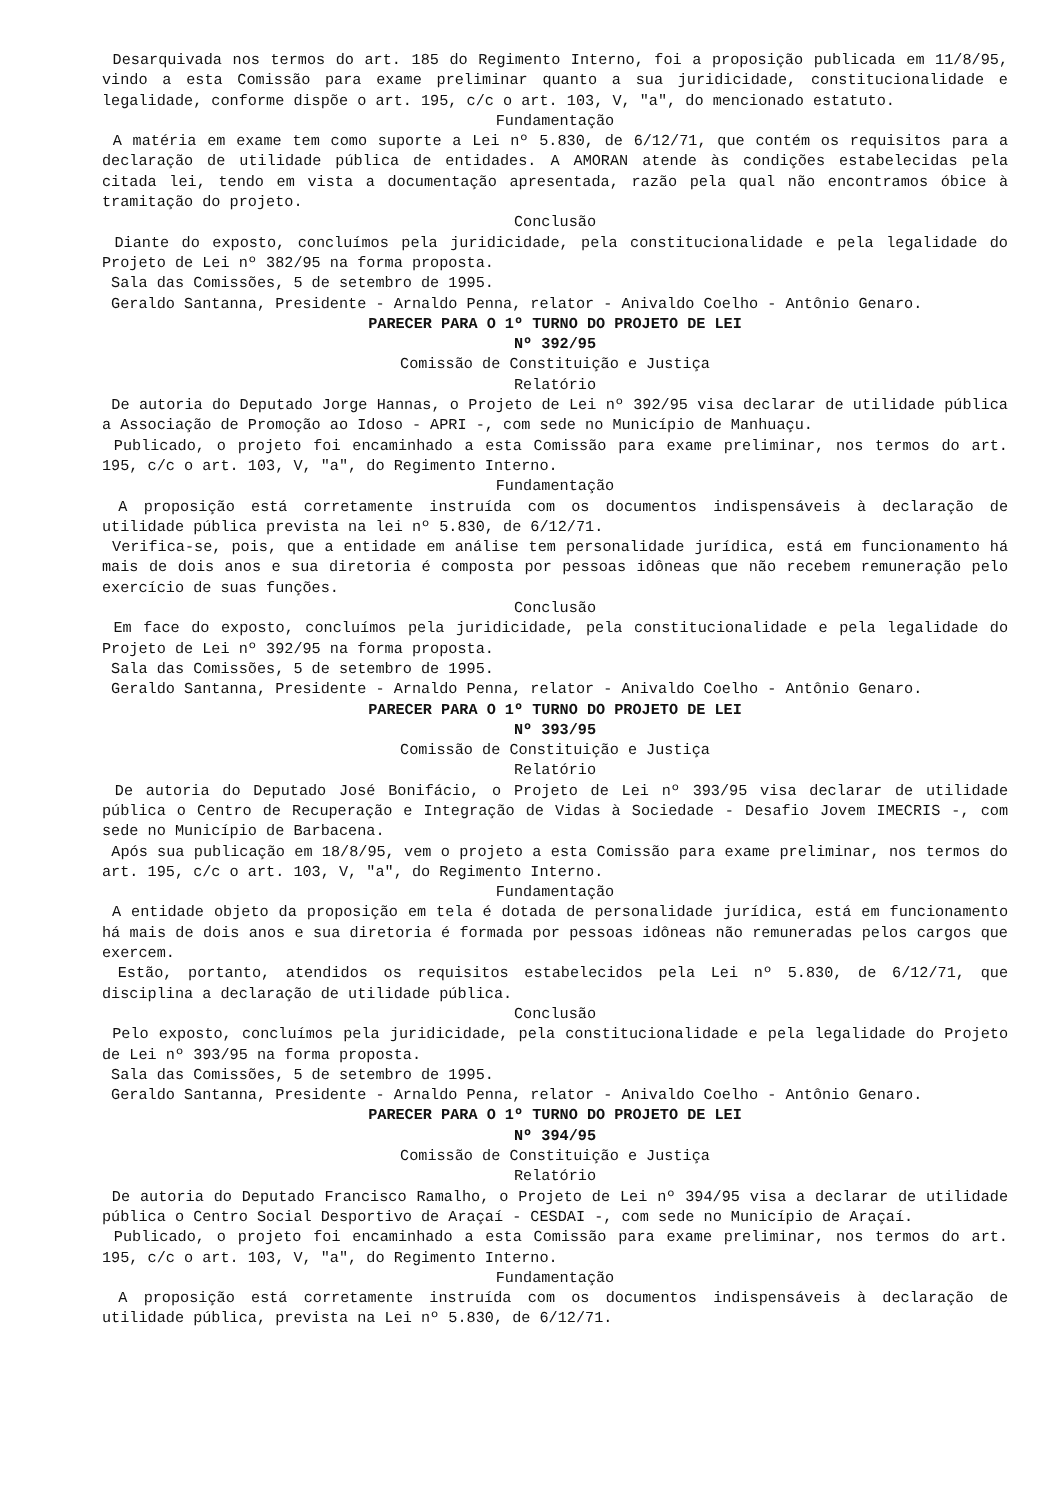Desarquivada nos termos do art. 185 do Regimento Interno, foi a proposição publicada em 11/8/95, vindo a esta Comissão para exame preliminar quanto a sua juridicidade, constitucionalidade e legalidade, conforme dispõe o art. 195, c/c o art. 103, V, "a", do mencionado estatuto.
Fundamentação
A matéria em exame tem como suporte a Lei nº 5.830, de 6/12/71, que contém os requisitos para a declaração de utilidade pública de entidades. A AMORAN atende às condições estabelecidas pela citada lei, tendo em vista a documentação apresentada, razão pela qual não encontramos óbice à tramitação do projeto.
Conclusão
Diante do exposto, concluímos pela juridicidade, pela constitucionalidade e pela legalidade do Projeto de Lei nº 382/95 na forma proposta.
Sala das Comissões, 5 de setembro de 1995.
Geraldo Santanna, Presidente - Arnaldo Penna, relator - Anivaldo Coelho - Antônio Genaro.
PARECER PARA O 1º TURNO DO PROJETO DE LEI
Nº 392/95
Comissão de Constituição e Justiça
Relatório
De autoria do Deputado Jorge Hannas, o Projeto de Lei nº 392/95 visa declarar de utilidade pública a Associação de Promoção ao Idoso - APRI -, com sede no Município de Manhuaçu.
Publicado, o projeto foi encaminhado a esta Comissão para exame preliminar, nos termos do art. 195, c/c o art. 103, V, "a", do Regimento Interno.
Fundamentação
A proposição está corretamente instruída com os documentos indispensáveis à declaração de utilidade pública prevista na lei nº 5.830, de 6/12/71.
Verifica-se, pois, que a entidade em análise tem personalidade jurídica, está em funcionamento há mais de dois anos e sua diretoria é composta por pessoas idôneas que não recebem remuneração pelo exercício de suas funções.
Conclusão
Em face do exposto, concluímos pela juridicidade, pela constitucionalidade e pela legalidade do Projeto de Lei nº 392/95 na forma proposta.
Sala das Comissões, 5 de setembro de 1995.
Geraldo Santanna, Presidente - Arnaldo Penna, relator - Anivaldo Coelho - Antônio Genaro.
PARECER PARA O 1º TURNO DO PROJETO DE LEI
Nº 393/95
Comissão de Constituição e Justiça
Relatório
De autoria do Deputado José Bonifácio, o Projeto de Lei nº 393/95 visa declarar de utilidade pública o Centro de Recuperação e Integração de Vidas à Sociedade - Desafio Jovem IMECRIS -, com sede no Município de Barbacena.
Após sua publicação em 18/8/95, vem o projeto a esta Comissão para exame preliminar, nos termos do art. 195, c/c o art. 103, V, "a", do Regimento Interno.
Fundamentação
A entidade objeto da proposição em tela é dotada de personalidade jurídica, está em funcionamento há mais de dois anos e sua diretoria é formada por pessoas idôneas não remuneradas pelos cargos que exercem.
Estão, portanto, atendidos os requisitos estabelecidos pela Lei nº 5.830, de 6/12/71, que disciplina a declaração de utilidade pública.
Conclusão
Pelo exposto, concluímos pela juridicidade, pela constitucionalidade e pela legalidade do Projeto de Lei nº 393/95 na forma proposta.
Sala das Comissões, 5 de setembro de 1995.
Geraldo Santanna, Presidente - Arnaldo Penna, relator - Anivaldo Coelho - Antônio Genaro.
PARECER PARA O 1º TURNO DO PROJETO DE LEI
Nº 394/95
Comissão de Constituição e Justiça
Relatório
De autoria do Deputado Francisco Ramalho, o Projeto de Lei nº 394/95 visa a declarar de utilidade pública o Centro Social Desportivo de Araçaí - CESDAI -, com sede no Município de Araçaí.
Publicado, o projeto foi encaminhado a esta Comissão para exame preliminar, nos termos do art. 195, c/c o art. 103, V, "a", do Regimento Interno.
Fundamentação
A proposição está corretamente instruída com os documentos indispensáveis à declaração de utilidade pública, prevista na Lei nº 5.830, de 6/12/71.